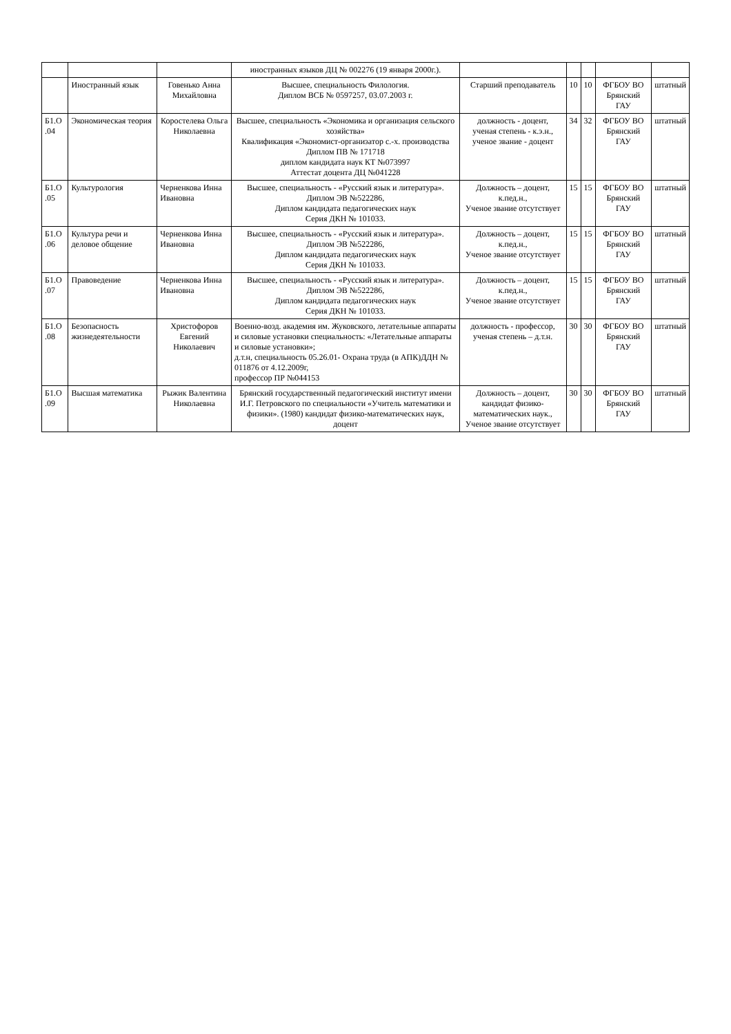| | | | иностранных языков ДЦ № 002276 (19 января 2000г.). | | | | | |
| | Иностранный язык | Говенько Анна Михайловна | Высшее, специальность Филология. Диплом ВСБ № 0597257, 03.07.2003 г. | Старший преподаватель | 10 | 10 | ФГБОУ ВО Брянский ГАУ | штатный |
| Б1.О .04 | Экономическая теория | Коростелева Ольга Николаевна | Высшее, специальность «Экономика и организация сельского хозяйства» Квалификация «Экономист-организатор с.-х. производства Диплом ПВ № 171718 диплом кандидата наук КТ №073997 Аттестат доцента ДЦ №041228 | должность - доцент, ученая степень - к.э.н., ученое звание - доцент | 34 | 32 | ФГБОУ ВО Брянский ГАУ | штатный |
| Б1.О .05 | Культурология | Черненкова Инна Ивановна | Высшее, специальность - «Русский язык и литература». Диплом ЭВ №522286, Диплом кандидата педагогических наук Серия ДКН № 101033. | Должность – доцент, к.пед.н., Ученое звание отсутствует | 15 | 15 | ФГБОУ ВО Брянский ГАУ | штатный |
| Б1.О .06 | Культура речи и деловое общение | Черненкова Инна Ивановна | Высшее, специальность - «Русский язык и литература». Диплом ЭВ №522286, Диплом кандидата педагогических наук Серия ДКН № 101033. | Должность – доцент, к.пед.н., Ученое звание отсутствует | 15 | 15 | ФГБОУ ВО Брянский ГАУ | штатный |
| Б1.О .07 | Правоведение | Черненкова Инна Ивановна | Высшее, специальность - «Русский язык и литература». Диплом ЭВ №522286, Диплом кандидата педагогических наук Серия ДКН № 101033. | Должность – доцент, к.пед.н., Ученое звание отсутствует | 15 | 15 | ФГБОУ ВО Брянский ГАУ | штатный |
| Б1.О .08 | Безопасность жизнедеятельности | Христофоров Евгений Николаевич | Военно-возд. академия им. Жуковского, летательные аппараты и силовые установки специальность: «Летательные аппараты и силовые установки»; д.т.н, специальность 05.26.01- Охрана труда (в АПК)ДДН № 011876 от 4.12.2009г, профессор ПР №044153 | должность - профессор, ученая степень – д.т.н. | 30 | 30 | ФГБОУ ВО Брянский ГАУ | штатный |
| Б1.О .09 | Высшая математика | Рыжик Валентина Николаевна | Брянский государственный педагогический институт имени И.Г. Петровского по специальности «Учитель математики и физики». (1980) кандидат физико-математических наук, доцент | Должность – доцент, кандидат физико-математических наук., Ученое звание отсутствует | 30 | 30 | ФГБОУ ВО Брянский ГАУ | штатный |